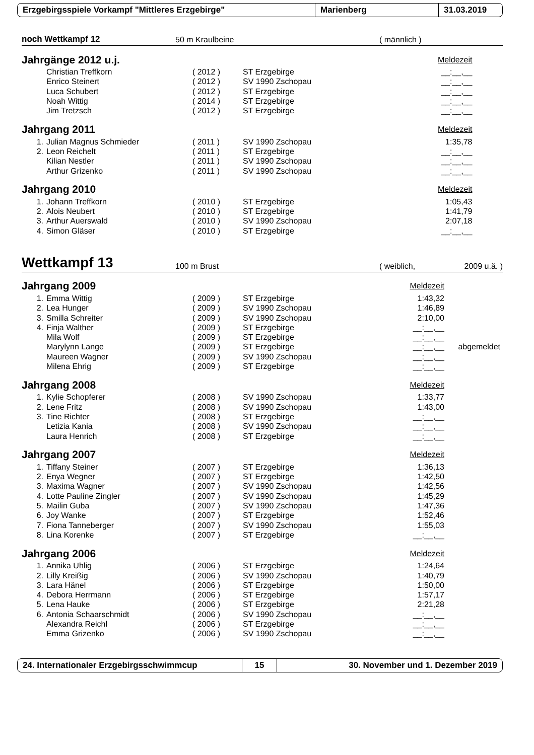Erzgebirgsspiele Vorkampf "Mittleres Erzgebirge" Marienberg 31.03.2019
noch Wettkampf 12 50 m Kraulbeine ( männlich )
| Jahrgänge 2012 u.j. | | | | | Meldezeit | |
| | Christian Treffkorn | ( 2012 ) | ST Erzgebirge | | __:__,__ | |
| | Enrico Steinert | ( 2012 ) | SV 1990 Zschopau | | __:__,__ | |
| | Luca Schubert | ( 2012 ) | ST Erzgebirge | | __:__,__ | |
| | Noah Wittig | ( 2014 ) | ST Erzgebirge | | __:__,__ | |
| | Jim Tretzsch | ( 2012 ) | ST Erzgebirge | | __:__,__ | |
| Jahrgang 2011 | | | | | Meldezeit | |
| 1. | Julian Magnus Schmieder | ( 2011 ) | SV 1990 Zschopau | | 1:35,78 | |
| 2. | Leon Reichelt | ( 2011 ) | ST Erzgebirge | | __:__,__ | |
| | Kilian Nestler | ( 2011 ) | SV 1990 Zschopau | | __:__,__ | |
| | Arthur Grizenko | ( 2011 ) | SV 1990 Zschopau | | __:__,__ | |
| Jahrgang 2010 | | | | | Meldezeit | |
| 1. | Johann Treffkorn | ( 2010 ) | ST Erzgebirge | | 1:05,43 | |
| 2. | Alois Neubert | ( 2010 ) | ST Erzgebirge | | 1:41,79 | |
| 3. | Arthur Auerswald | ( 2010 ) | SV 1990 Zschopau | | 2:07,18 | |
| 4. | Simon Gläser | ( 2010 ) | ST Erzgebirge | | __:__,__ | |
Wettkampf 13 100 m Brust ( weiblich, 2009 u.ä. )
| Jahrgang 2009 | | | | | Meldezeit | |
| 1. | Emma Wittig | ( 2009 ) | ST Erzgebirge | | 1:43,32 | |
| 2. | Lea Hunger | ( 2009 ) | SV 1990 Zschopau | | 1:46,89 | |
| 3. | Smilla Schreiter | ( 2009 ) | SV 1990 Zschopau | | 2:10,00 | |
| 4. | Finja Walther | ( 2009 ) | ST Erzgebirge | | __:__,__ | |
| | Mila Wolf | ( 2009 ) | ST Erzgebirge | | __:__,__ | |
| | Marylynn Lange | ( 2009 ) | ST Erzgebirge | | __:__,__ | abgemeldet |
| | Maureen Wagner | ( 2009 ) | SV 1990 Zschopau | | __:__,__ | |
| | Milena Ehrig | ( 2009 ) | ST Erzgebirge | | __:__,__ | |
| Jahrgang 2008 | | | | | Meldezeit | |
| 1. | Kylie Schopferer | ( 2008 ) | SV 1990 Zschopau | | 1:33,77 | |
| 2. | Lene Fritz | ( 2008 ) | SV 1990 Zschopau | | 1:43,00 | |
| 3. | Tine Richter | ( 2008 ) | ST Erzgebirge | | __:__,__ | |
| | Letizia Kania | ( 2008 ) | SV 1990 Zschopau | | __:__,__ | |
| | Laura Henrich | ( 2008 ) | ST Erzgebirge | | __:__,__ | |
| Jahrgang 2007 | | | | | Meldezeit | |
| 1. | Tiffany Steiner | ( 2007 ) | ST Erzgebirge | | 1:36,13 | |
| 2. | Enya Wegner | ( 2007 ) | ST Erzgebirge | | 1:42,50 | |
| 3. | Maxima Wagner | ( 2007 ) | SV 1990 Zschopau | | 1:42,56 | |
| 4. | Lotte Pauline Zingler | ( 2007 ) | SV 1990 Zschopau | | 1:45,29 | |
| 5. | Mailin Guba | ( 2007 ) | SV 1990 Zschopau | | 1:47,36 | |
| 6. | Joy Wanke | ( 2007 ) | ST Erzgebirge | | 1:52,46 | |
| 7. | Fiona Tanneberger | ( 2007 ) | SV 1990 Zschopau | | 1:55,03 | |
| 8. | Lina Korenke | ( 2007 ) | ST Erzgebirge | | __:__,__ | |
| Jahrgang 2006 | | | | | Meldezeit | |
| 1. | Annika Uhlig | ( 2006 ) | ST Erzgebirge | | 1:24,64 | |
| 2. | Lilly Kreißig | ( 2006 ) | SV 1990 Zschopau | | 1:40,79 | |
| 3. | Lara Hänel | ( 2006 ) | ST Erzgebirge | | 1:50,00 | |
| 4. | Debora Herrmann | ( 2006 ) | ST Erzgebirge | | 1:57,17 | |
| 5. | Lena Hauke | ( 2006 ) | ST Erzgebirge | | 2:21,28 | |
| 6. | Antonia Schaarschmidt | ( 2006 ) | SV 1990 Zschopau | | __:__,__ | |
| | Alexandra Reichl | ( 2006 ) | ST Erzgebirge | | __:__,__ | |
| | Emma Grizenko | ( 2006 ) | SV 1990 Zschopau | | __:__,__ | |
24. Internationaler Erzgebirgsschwimmcup 15
30. November und 1. Dezember 2019